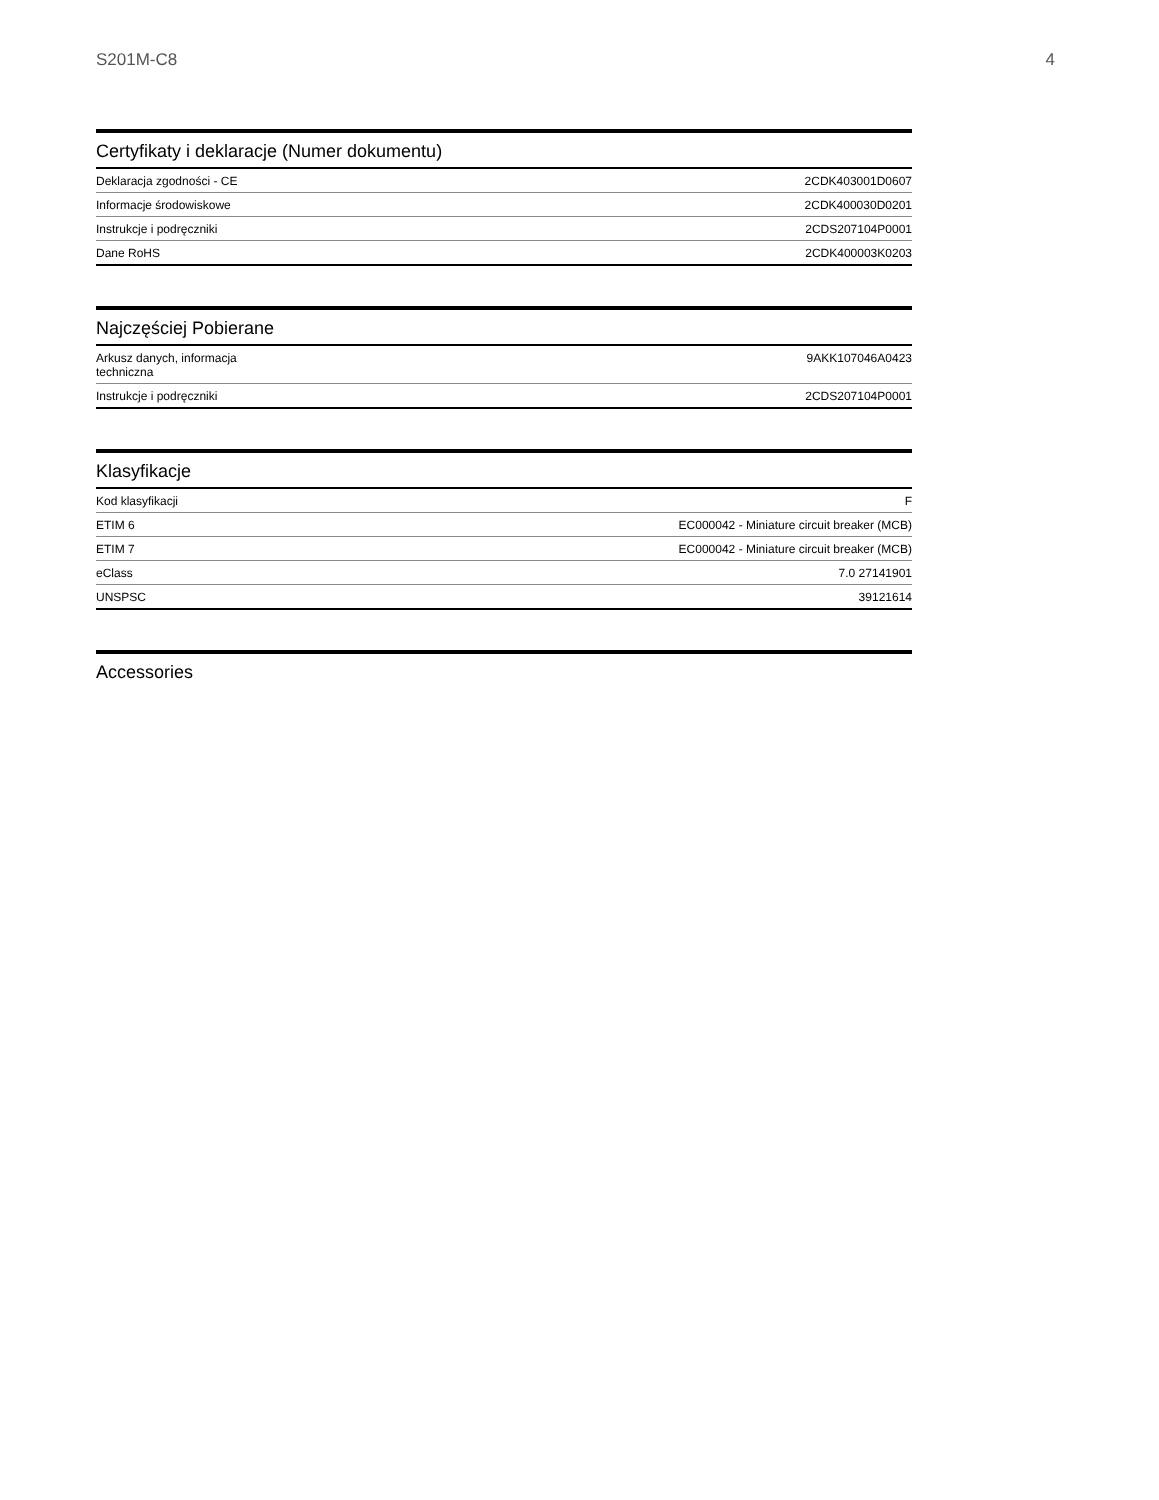S201M-C8 4
Certyfikaty i deklaracje (Numer dokumentu)
| Deklaracja zgodności - CE | 2CDK403001D0607 |
| Informacje środowiskowe | 2CDK400030D0201 |
| Instrukcje i podręczniki | 2CDS207104P0001 |
| Dane RoHS | 2CDK400003K0203 |
Najczęściej Pobierane
| Arkusz danych, informacja techniczna | 9AKK107046A0423 |
| Instrukcje i podręczniki | 2CDS207104P0001 |
Klasyfikacje
| Kod klasyfikacji | F |
| ETIM 6 | EC000042 - Miniature circuit breaker (MCB) |
| ETIM 7 | EC000042 - Miniature circuit breaker (MCB) |
| eClass | 7.0 27141901 |
| UNSPSC | 39121614 |
Accessories